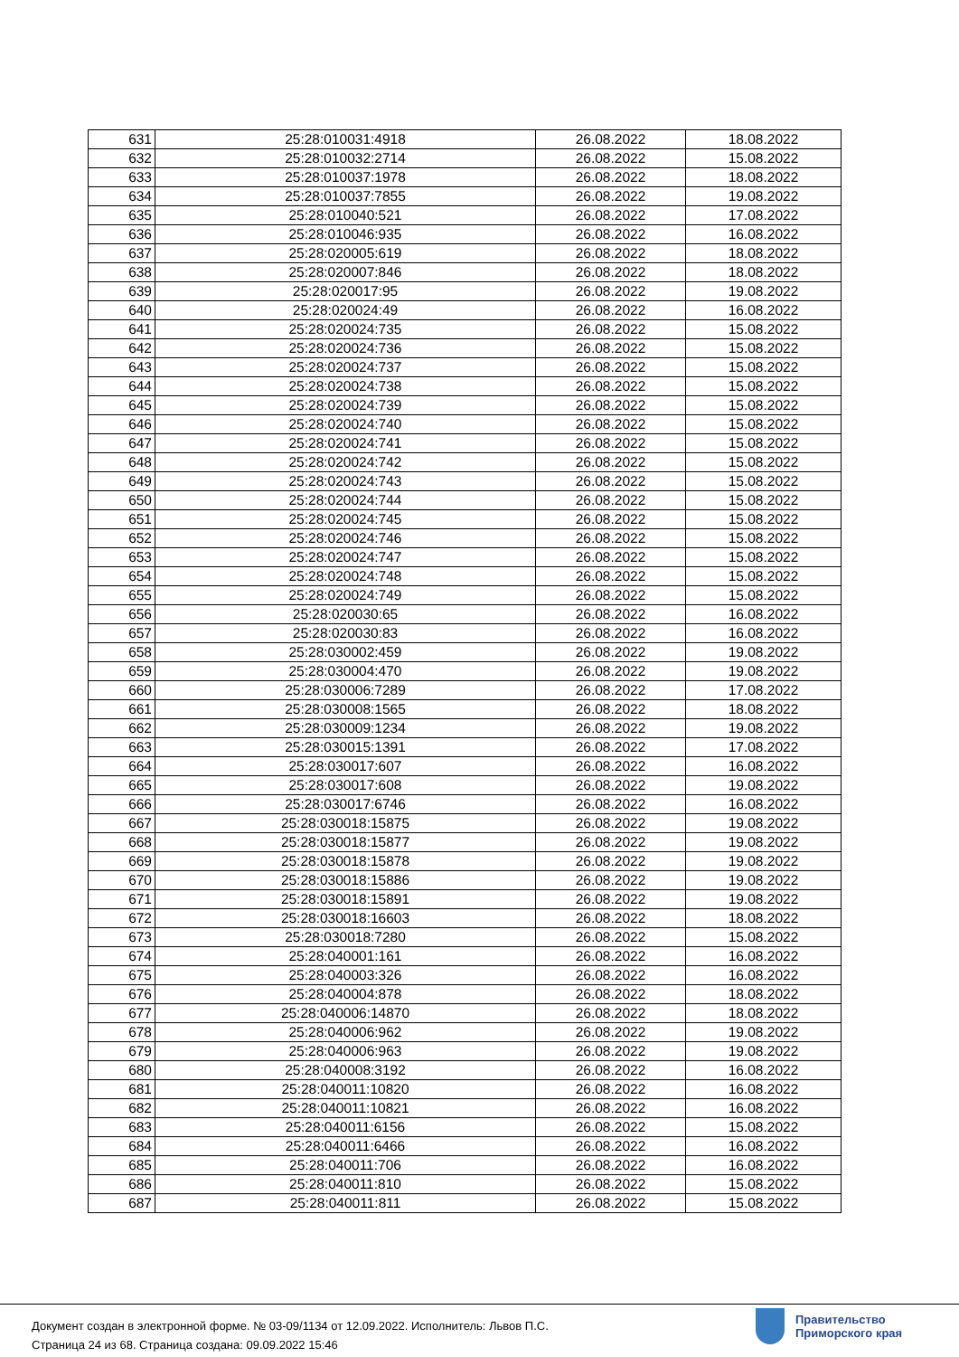| 631 | 25:28:010031:4918 | 26.08.2022 | 18.08.2022 |
| 632 | 25:28:010032:2714 | 26.08.2022 | 15.08.2022 |
| 633 | 25:28:010037:1978 | 26.08.2022 | 18.08.2022 |
| 634 | 25:28:010037:7855 | 26.08.2022 | 19.08.2022 |
| 635 | 25:28:010040:521 | 26.08.2022 | 17.08.2022 |
| 636 | 25:28:010046:935 | 26.08.2022 | 16.08.2022 |
| 637 | 25:28:020005:619 | 26.08.2022 | 18.08.2022 |
| 638 | 25:28:020007:846 | 26.08.2022 | 18.08.2022 |
| 639 | 25:28:020017:95 | 26.08.2022 | 19.08.2022 |
| 640 | 25:28:020024:49 | 26.08.2022 | 16.08.2022 |
| 641 | 25:28:020024:735 | 26.08.2022 | 15.08.2022 |
| 642 | 25:28:020024:736 | 26.08.2022 | 15.08.2022 |
| 643 | 25:28:020024:737 | 26.08.2022 | 15.08.2022 |
| 644 | 25:28:020024:738 | 26.08.2022 | 15.08.2022 |
| 645 | 25:28:020024:739 | 26.08.2022 | 15.08.2022 |
| 646 | 25:28:020024:740 | 26.08.2022 | 15.08.2022 |
| 647 | 25:28:020024:741 | 26.08.2022 | 15.08.2022 |
| 648 | 25:28:020024:742 | 26.08.2022 | 15.08.2022 |
| 649 | 25:28:020024:743 | 26.08.2022 | 15.08.2022 |
| 650 | 25:28:020024:744 | 26.08.2022 | 15.08.2022 |
| 651 | 25:28:020024:745 | 26.08.2022 | 15.08.2022 |
| 652 | 25:28:020024:746 | 26.08.2022 | 15.08.2022 |
| 653 | 25:28:020024:747 | 26.08.2022 | 15.08.2022 |
| 654 | 25:28:020024:748 | 26.08.2022 | 15.08.2022 |
| 655 | 25:28:020024:749 | 26.08.2022 | 15.08.2022 |
| 656 | 25:28:020030:65 | 26.08.2022 | 16.08.2022 |
| 657 | 25:28:020030:83 | 26.08.2022 | 16.08.2022 |
| 658 | 25:28:030002:459 | 26.08.2022 | 19.08.2022 |
| 659 | 25:28:030004:470 | 26.08.2022 | 19.08.2022 |
| 660 | 25:28:030006:7289 | 26.08.2022 | 17.08.2022 |
| 661 | 25:28:030008:1565 | 26.08.2022 | 18.08.2022 |
| 662 | 25:28:030009:1234 | 26.08.2022 | 19.08.2022 |
| 663 | 25:28:030015:1391 | 26.08.2022 | 17.08.2022 |
| 664 | 25:28:030017:607 | 26.08.2022 | 16.08.2022 |
| 665 | 25:28:030017:608 | 26.08.2022 | 19.08.2022 |
| 666 | 25:28:030017:6746 | 26.08.2022 | 16.08.2022 |
| 667 | 25:28:030018:15875 | 26.08.2022 | 19.08.2022 |
| 668 | 25:28:030018:15877 | 26.08.2022 | 19.08.2022 |
| 669 | 25:28:030018:15878 | 26.08.2022 | 19.08.2022 |
| 670 | 25:28:030018:15886 | 26.08.2022 | 19.08.2022 |
| 671 | 25:28:030018:15891 | 26.08.2022 | 19.08.2022 |
| 672 | 25:28:030018:16603 | 26.08.2022 | 18.08.2022 |
| 673 | 25:28:030018:7280 | 26.08.2022 | 15.08.2022 |
| 674 | 25:28:040001:161 | 26.08.2022 | 16.08.2022 |
| 675 | 25:28:040003:326 | 26.08.2022 | 16.08.2022 |
| 676 | 25:28:040004:878 | 26.08.2022 | 18.08.2022 |
| 677 | 25:28:040006:14870 | 26.08.2022 | 18.08.2022 |
| 678 | 25:28:040006:962 | 26.08.2022 | 19.08.2022 |
| 679 | 25:28:040006:963 | 26.08.2022 | 19.08.2022 |
| 680 | 25:28:040008:3192 | 26.08.2022 | 16.08.2022 |
| 681 | 25:28:040011:10820 | 26.08.2022 | 16.08.2022 |
| 682 | 25:28:040011:10821 | 26.08.2022 | 16.08.2022 |
| 683 | 25:28:040011:6156 | 26.08.2022 | 15.08.2022 |
| 684 | 25:28:040011:6466 | 26.08.2022 | 16.08.2022 |
| 685 | 25:28:040011:706 | 26.08.2022 | 16.08.2022 |
| 686 | 25:28:040011:810 | 26.08.2022 | 15.08.2022 |
| 687 | 25:28:040011:811 | 26.08.2022 | 15.08.2022 |
Документ создан в электронной форме. № 03-09/1134 от 12.09.2022. Исполнитель: Львов П.С.
Страница 24 из 68. Страница создана: 09.09.2022 15:46
Правительство
Приморского края